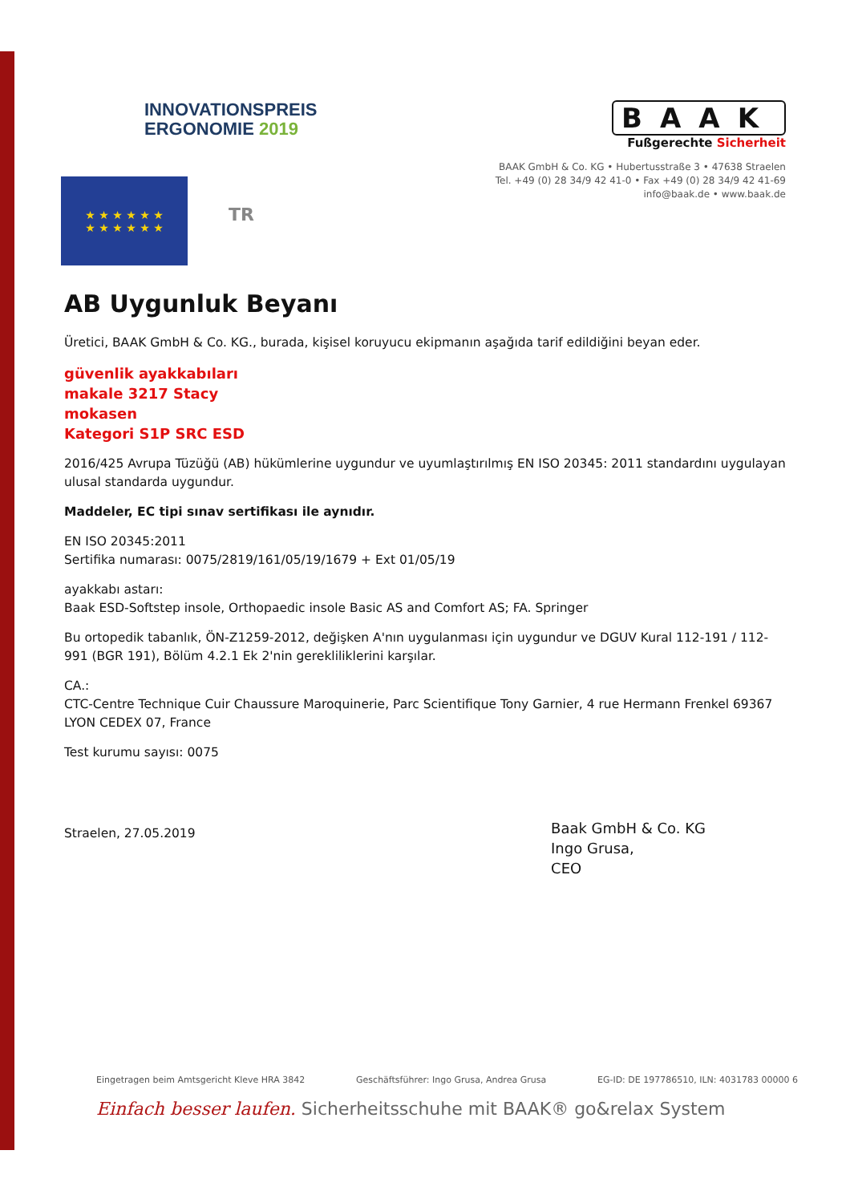INNOVATIONSPREIS
ERGONOMIE 2019
BAAK
Fußgerechte Sicherheit
★ ★ ★ ★ ★ ★
★ ★ ★ ★ ★ ★
TR
BAAK GmbH & Co. KG • Hubertusstraße 3 • 47638 Straelen
Tel. +49 (0) 28 34/9 42 41-0 • Fax +49 (0) 28 34/9 42 41-69
info@baak.de • www.baak.de
AB Uygunluk Beyanı
Üretici, BAAK GmbH & Co. KG., burada, kişisel koruyucu ekipmanın aşağıda tarif edildiğini beyan eder.
güvenlik ayakkabıları
makale 3217 Stacy
mokasen
Kategori S1P SRC ESD
2016/425 Avrupa Tüzüğü (AB) hükümlerine uygundur ve uyumlaştırılmış EN ISO 20345: 2011 standardını uygulayan ulusal standarda uygundur.
Maddeler, EC tipi sınav sertifikası ile aynıdır.
EN ISO 20345:2011
Sertifika numarası: 0075/2819/161/05/19/1679 + Ext 01/05/19
ayakkabı astarı:
Baak ESD-Softstep insole, Orthopaedic insole Basic AS and Comfort AS; FA. Springer
Bu ortopedik tabanlık, ÖN-Z1259-2012, değişken A'nın uygulanması için uygundur ve DGUV Kural 112-191 / 112-991 (BGR 191), Bölüm 4.2.1 Ek 2'nin gerekliliklerini karşılar.
CA.:
CTC-Centre Technique Cuir Chaussure Maroquinerie, Parc Scientifique Tony Garnier, 4 rue Hermann Frenkel 69367 LYON CEDEX 07, France
Test kurumu sayısı: 0075
Straelen, 27.05.2019
Baak GmbH & Co. KG
Ingo Grusa,
CEO
Eingetragen beim Amtsgericht Kleve HRA 3842 Geschäftsführer: Ingo Grusa, Andrea Grusa EG-ID: DE 197786510, ILN: 4031783 00000 6
Einfach besser laufen. Sicherheitsschuhe mit BAAK® go&relax System